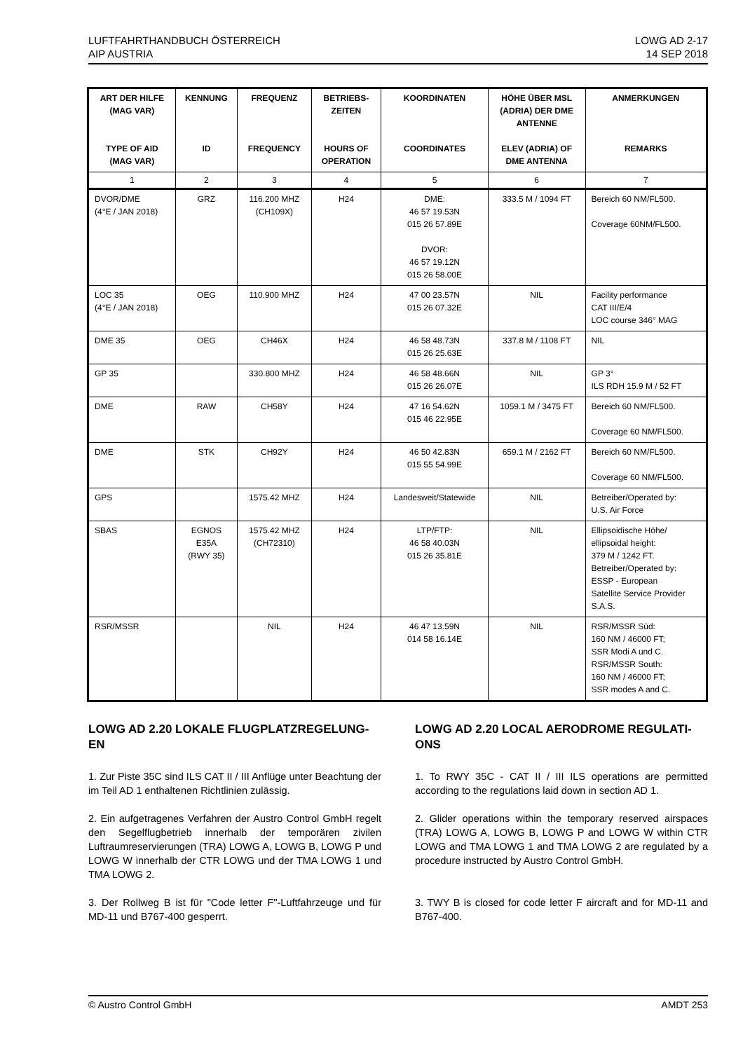LUFTFAHRTHANDBUCH ÖSTERREICH
AIP AUSTRIA
LOWG AD 2-17
14 SEP 2018
| ART DER HILFE (MAG VAR) TYPE OF AID (MAG VAR) | KENNUNG ID | FREQUENZ FREQUENCY | BETRIEBS- ZEITEN HOURS OF OPERATION | KOORDINATEN COORDINATES | HÖHE ÜBER MSL (ADRIA) DER DME ANTENNE ELEV (ADRIA) OF DME ANTENNA | ANMERKUNGEN REMARKS |
| --- | --- | --- | --- | --- | --- | --- |
| 1 | 2 | 3 | 4 | 5 | 6 | 7 |
| DVOR/DME (4°E / JAN 2018) | GRZ | 116.200 MHZ (CH109X) | H24 | DME: 46 57 19.53N 015 26 57.89E DVOR: 46 57 19.12N 015 26 58.00E | 333.5 M / 1094 FT | Bereich 60 NM/FL500. Coverage 60NM/FL500. |
| LOC 35 (4°E / JAN 2018) | OEG | 110.900 MHZ | H24 | 47 00 23.57N 015 26 07.32E | NIL | Facility performance CAT III/E/4 LOC course 346° MAG |
| DME 35 | OEG | CH46X | H24 | 46 58 48.73N 015 26 25.63E | 337.8 M / 1108 FT | NIL |
| GP 35 | | 330.800 MHZ | H24 | 46 58 48.66N 015 26 26.07E | NIL | GP 3° ILS RDH 15.9 M / 52 FT |
| DME | RAW | CH58Y | H24 | 47 16 54.62N 015 46 22.95E | 1059.1 M / 3475 FT | Bereich 60 NM/FL500. Coverage 60 NM/FL500. |
| DME | STK | CH92Y | H24 | 46 50 42.83N 015 55 54.99E | 659.1 M / 2162 FT | Bereich 60 NM/FL500. Coverage 60 NM/FL500. |
| GPS | | 1575.42 MHZ | H24 | Landesweit/Statewide | NIL | Betreiber/Operated by: U.S. Air Force |
| SBAS | EGNOS E35A (RWY 35) | 1575.42 MHZ (CH72310) | H24 | LTP/FTP: 46 58 40.03N 015 26 35.81E | NIL | Ellipsoidische Höhe/ ellipsoidal height: 379 M / 1242 FT. Betreiber/Operated by: ESSP - European Satellite Service Provider S.A.S. |
| RSR/MSSR | | NIL | H24 | 46 47 13.59N 014 58 16.14E | NIL | RSR/MSSR Süd: 160 NM / 46000 FT; SSR Modi A und C. RSR/MSSR South: 160 NM / 46000 FT; SSR modes A and C. |
LOWG AD 2.20 LOKALE FLUGPLATZREGELUNG-EN
1. Zur Piste 35C sind ILS CAT II / III Anflüge unter Beachtung der im Teil AD 1 enthaltenen Richtlinien zulässig.
2. Ein aufgetragenes Verfahren der Austro Control GmbH regelt den Segelflugbetrieb innerhalb der temporären zivilen Luftraumreservierungen (TRA) LOWG A, LOWG B, LOWG P und LOWG W innerhalb der CTR LOWG und der TMA LOWG 1 und TMA LOWG 2.
3. Der Rollweg B ist für "Code letter F"-Luftfahrzeuge und für MD-11 und B767-400 gesperrt.
LOWG AD 2.20 LOCAL AERODROME REGULATI-ONS
1. To RWY 35C - CAT II / III ILS operations are permitted according to the regulations laid down in section AD 1.
2. Glider operations within the temporary reserved airspaces (TRA) LOWG A, LOWG B, LOWG P and LOWG W within CTR LOWG and TMA LOWG 1 and TMA LOWG 2 are regulated by a procedure instructed by Austro Control GmbH.
3. TWY B is closed for code letter F aircraft and for MD-11 and B767-400.
© Austro Control GmbH AMDT 253